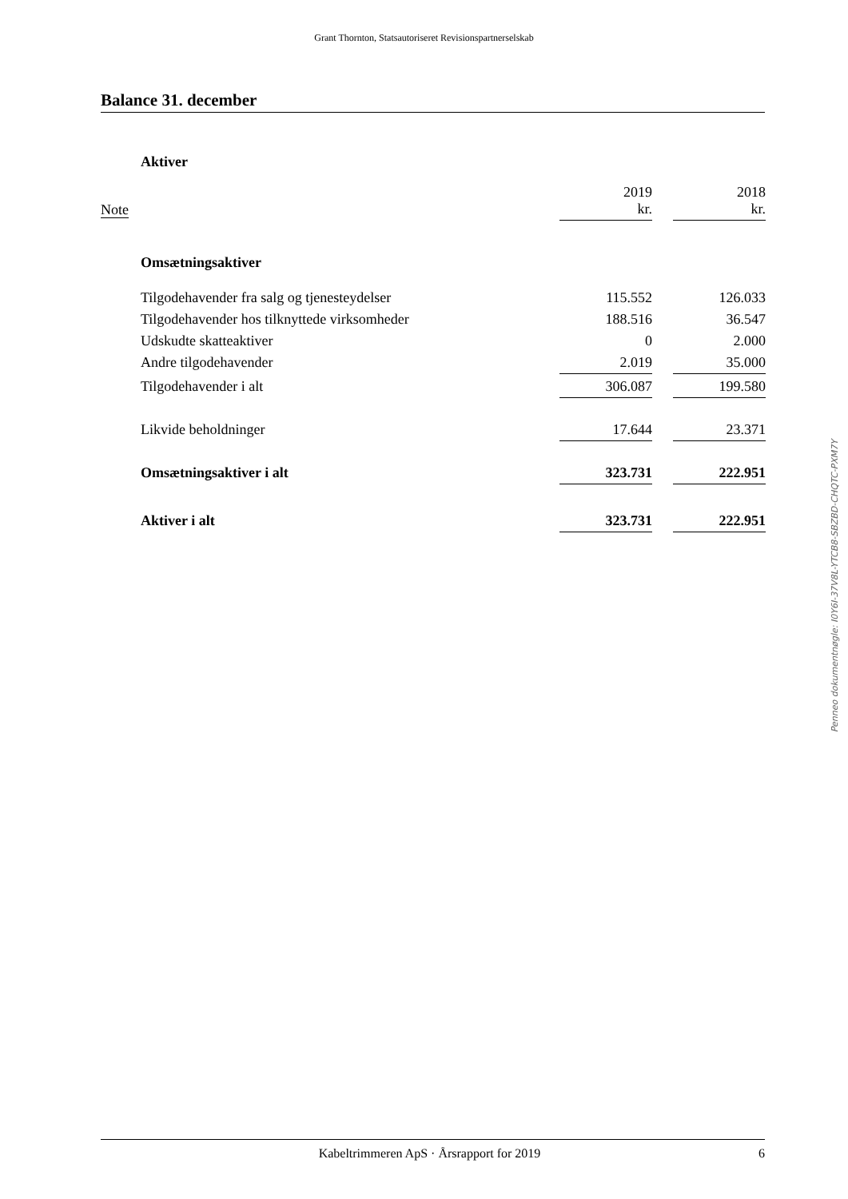Grant Thornton, Statsautoriseret Revisionspartnerselskab
Balance 31. december
| | Aktiver | | | |
| Note | | 2019 kr. | | 2018 kr. |
| | Omsætningsaktiver | | | |
| | Tilgodehavender fra salg og tjenesteydelser | 115.552 | | 126.033 |
| | Tilgodehavender hos tilknyttede virksomheder | 188.516 | | 36.547 |
| | Udskudte skatteaktiver | 0 | | 2.000 |
| | Andre tilgodehavender | 2.019 | | 35.000 |
| | Tilgodehavender i alt | 306.087 | | 199.580 |
| | Likvide beholdninger | 17.644 | | 23.371 |
| | Omsætningsaktiver i alt | 323.731 | | 222.951 |
| | Aktiver i alt | 323.731 | | 222.951 |
Penneo dokumentnøgle: I0Y6I-37V8L-YTCB8-SBZBD-CHQTC-PXM7Y
Kabeltrimmeren ApS · Årsrapport for 2019 6